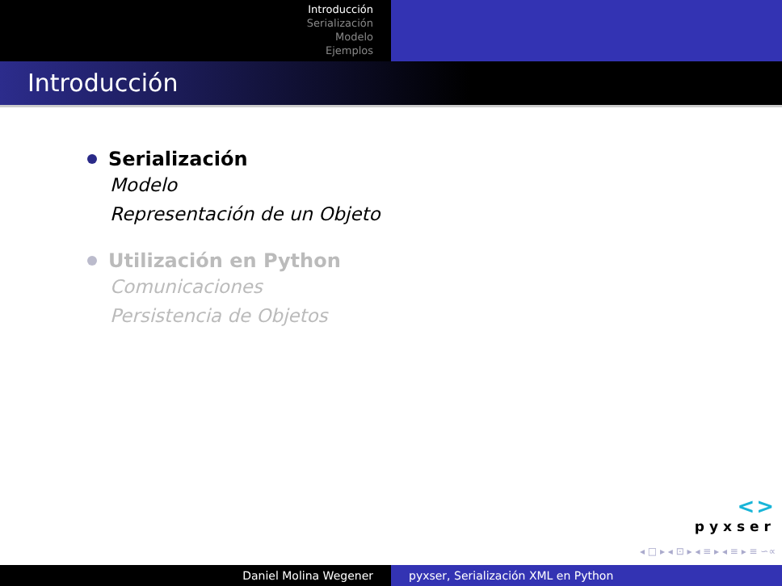Introducción
Serialización
Modelo
Ejemplos
Introducción
Serialización
Modelo
Representación de un Objeto
Utilización en Python
Comunicaciones
Persistencia de Objetos
<>
pyxser
◂ □ ▸ ◂ ⊡ ▸ ◂ ≡ ▸ ◂ ≡ ▸ ≡ ∽∝
Daniel Molina Wegener pyxser, Serialización XML en Python